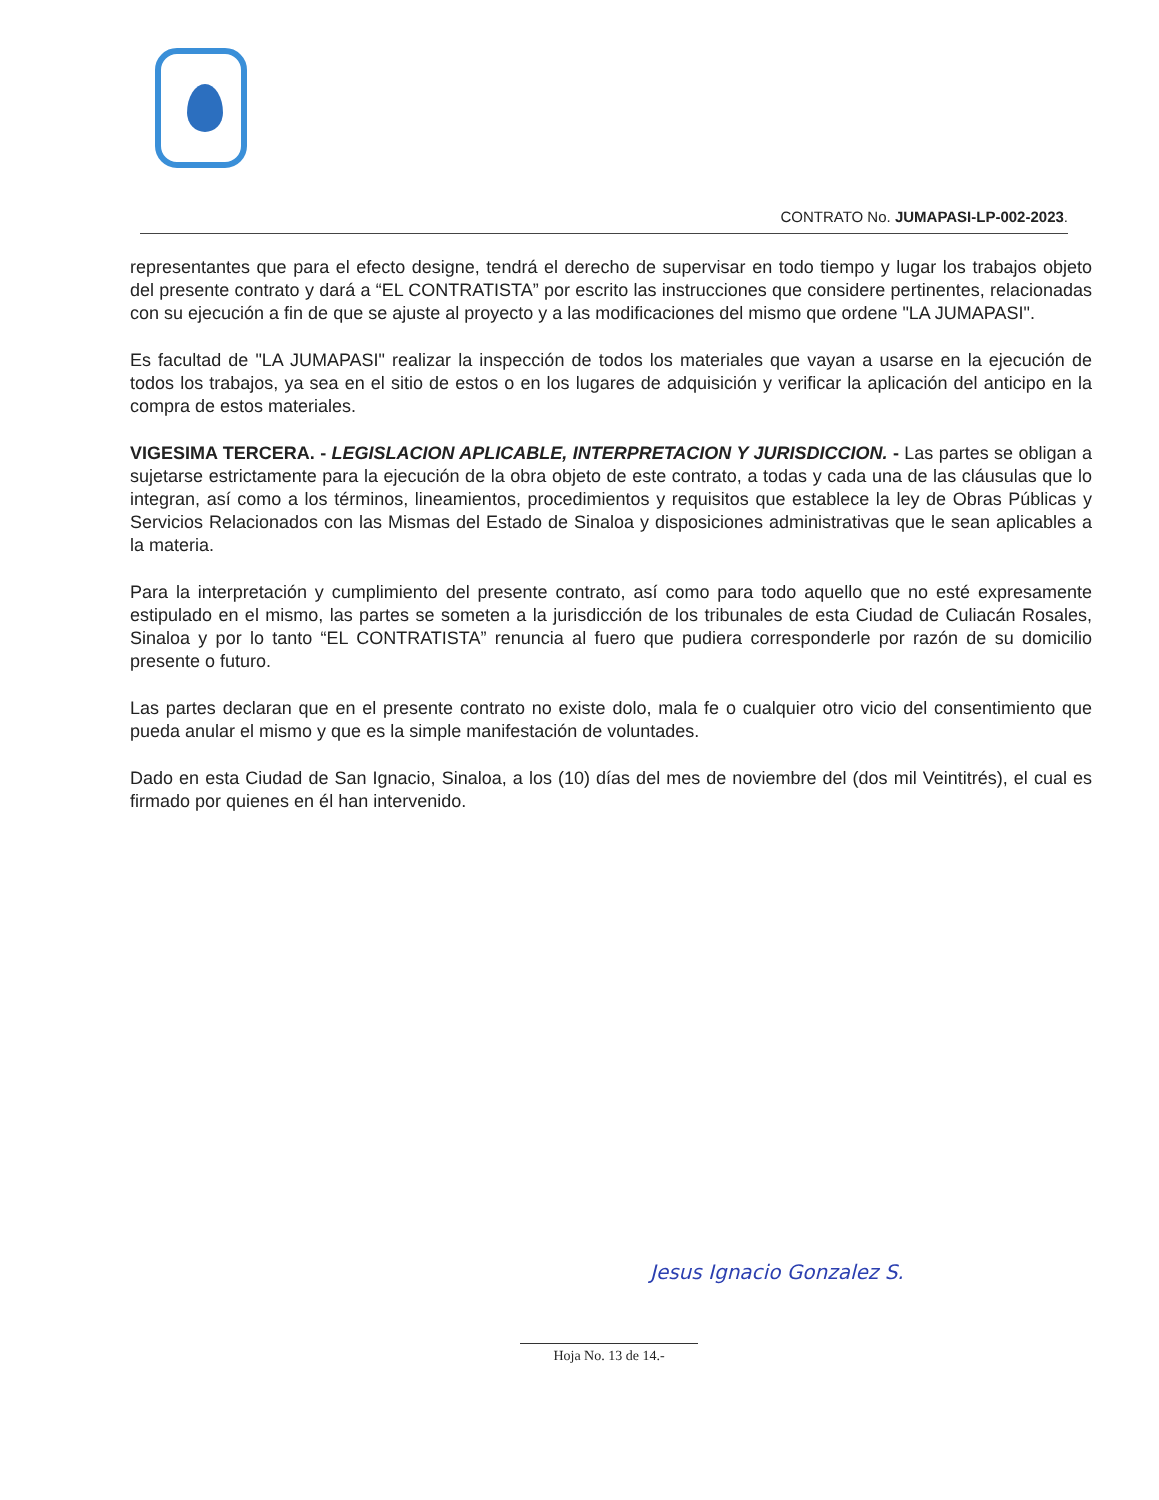CONTRATO No. JUMAPASI-LP-002-2023.
representantes que para el efecto designe, tendrá el derecho de supervisar en todo tiempo y lugar los trabajos objeto del presente contrato y dará a “EL CONTRATISTA” por escrito las instrucciones que considere pertinentes, relacionadas con su ejecución a fin de que se ajuste al proyecto y a las modificaciones del mismo que ordene "LA JUMAPASI".
Es facultad de "LA JUMAPASI" realizar la inspección de todos los materiales que vayan a usarse en la ejecución de todos los trabajos, ya sea en el sitio de estos o en los lugares de adquisición y verificar la aplicación del anticipo en la compra de estos materiales.
VIGESIMA TERCERA. - LEGISLACION APLICABLE, INTERPRETACION Y JURISDICCION. - Las partes se obligan a sujetarse estrictamente para la ejecución de la obra objeto de este contrato, a todas y cada una de las cláusulas que lo integran, así como a los términos, lineamientos, procedimientos y requisitos que establece la ley de Obras Públicas y Servicios Relacionados con las Mismas del Estado de Sinaloa y disposiciones administrativas que le sean aplicables a la materia.
Para la interpretación y cumplimiento del presente contrato, así como para todo aquello que no esté expresamente estipulado en el mismo, las partes se someten a la jurisdicción de los tribunales de esta Ciudad de Culiacán Rosales, Sinaloa y por lo tanto “EL CONTRATISTA” renuncia al fuero que pudiera corresponderle por razón de su domicilio presente o futuro.
Las partes declaran que en el presente contrato no existe dolo, mala fe o cualquier otro vicio del consentimiento que pueda anular el mismo y que es la simple manifestación de voluntades.
Dado en esta Ciudad de San Ignacio, Sinaloa, a los (10) días del mes de noviembre del (dos mil Veintitrés), el cual es firmado por quienes en él han intervenido.
Jesus Ignacio Gonzalez S.
Hoja No. 13 de 14.-